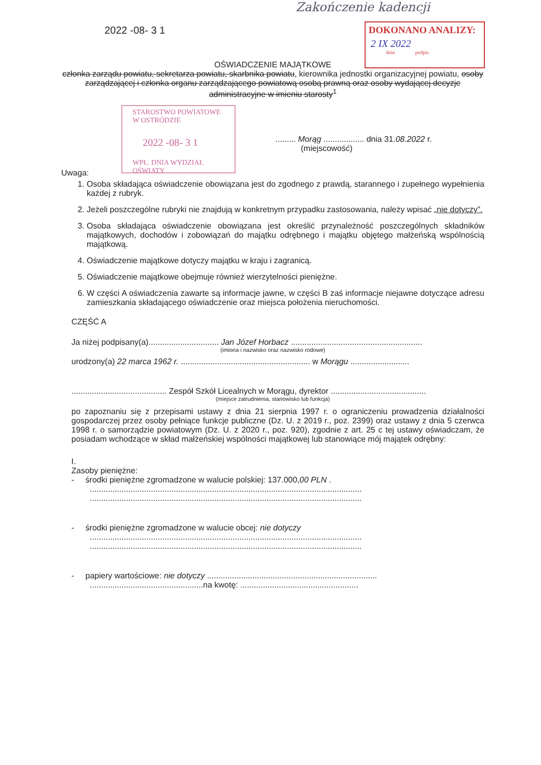Zakończenie kadencji
2022 -08- 3 1
DOKONANO ANALIZY:
2 IX 2022
dnia podpis
STAROSTWO POWIATOWE
W OSTRÓDZIE
2022 -08- 3 1
WPŁ. DNIA WYDZIAŁ OŚWIATY
OŚWIADCZENIE MAJĄTKOWE
członka zarządu powiatu, sekretarza powiatu, skarbnika powiatu, kierownika jednostki organizacyjnej powiatu, osoby zarządzającej i członka organu zarządzającego powiatową osobą prawną oraz osoby wydającej decyzje administracyjne w imieniu starosty<sup>1</sup>
......... Morąg .................. dnia 31.08.2022 r.
(miejscowość)
Uwaga:
1. Osoba składająca oświadczenie obowiązana jest do zgodnego z prawdą, starannego i zupełnego wypełnienia każdej z rubryk.
2. Jeżeli poszczególne rubryki nie znajdują w konkretnym przypadku zastosowania, należy wpisać „nie dotyczy”.
3. Osoba składająca oświadczenie obowiązana jest określić przynależność poszczególnych składników majątkowych, dochodów i zobowiązań do majątku odrębnego i majątku objętego małżeńską wspólnością majątkową.
4. Oświadczenie majątkowe dotyczy majątku w kraju i zagranicą.
5. Oświadczenie majątkowe obejmuje również wierzytelności pieniężne.
6. W części A oświadczenia zawarte są informacje jawne, w części B zaś informacje niejawne dotyczące adresu zamieszkania składającego oświadczenie oraz miejsca położenia nieruchomości.
CZĘŚĆ A
Ja niżej podpisany(a)............................... Jan Józef Horbacz ..........................................................
(imiona i nazwisko oraz nazwisko rodowe)
urodzony(a) 22 marca 1962 r. ......................................................... w Morągu ..........................
.......................................... Zespół Szkół Licealnych w Morągu, dyrektor ..........................................
(miejsce zatrudnienia, stanowisko lub funkcja)
po zapoznaniu się z przepisami ustawy z dnia 21 sierpnia 1997 r. o ograniczeniu prowadzenia działalności gospodarczej przez osoby pełniące funkcje publiczne (Dz. U. z 2019 r., poz. 2399) oraz ustawy z dnia 5 czerwca 1998 r. o samorządzie powiatowym (Dz. U. z 2020 r., poz. 920), zgodnie z art. 25 c tej ustawy oświadczam, że posiadam wchodzące w skład małżeńskiej wspólności majątkowej lub stanowiące mój majątek odrębny:
I.
Zasoby pieniężne:
- środki pieniężne zgromadzone w walucie polskiej: 137.000,00 PLN .
........................................................................................................................
........................................................................................................................
- środki pieniężne zgromadzone w walucie obcej: nie dotyczy
........................................................................................................................
........................................................................................................................
- papiery wartościowe: nie dotyczy ...........................................................................
..................................................na kwotę: ....................................................